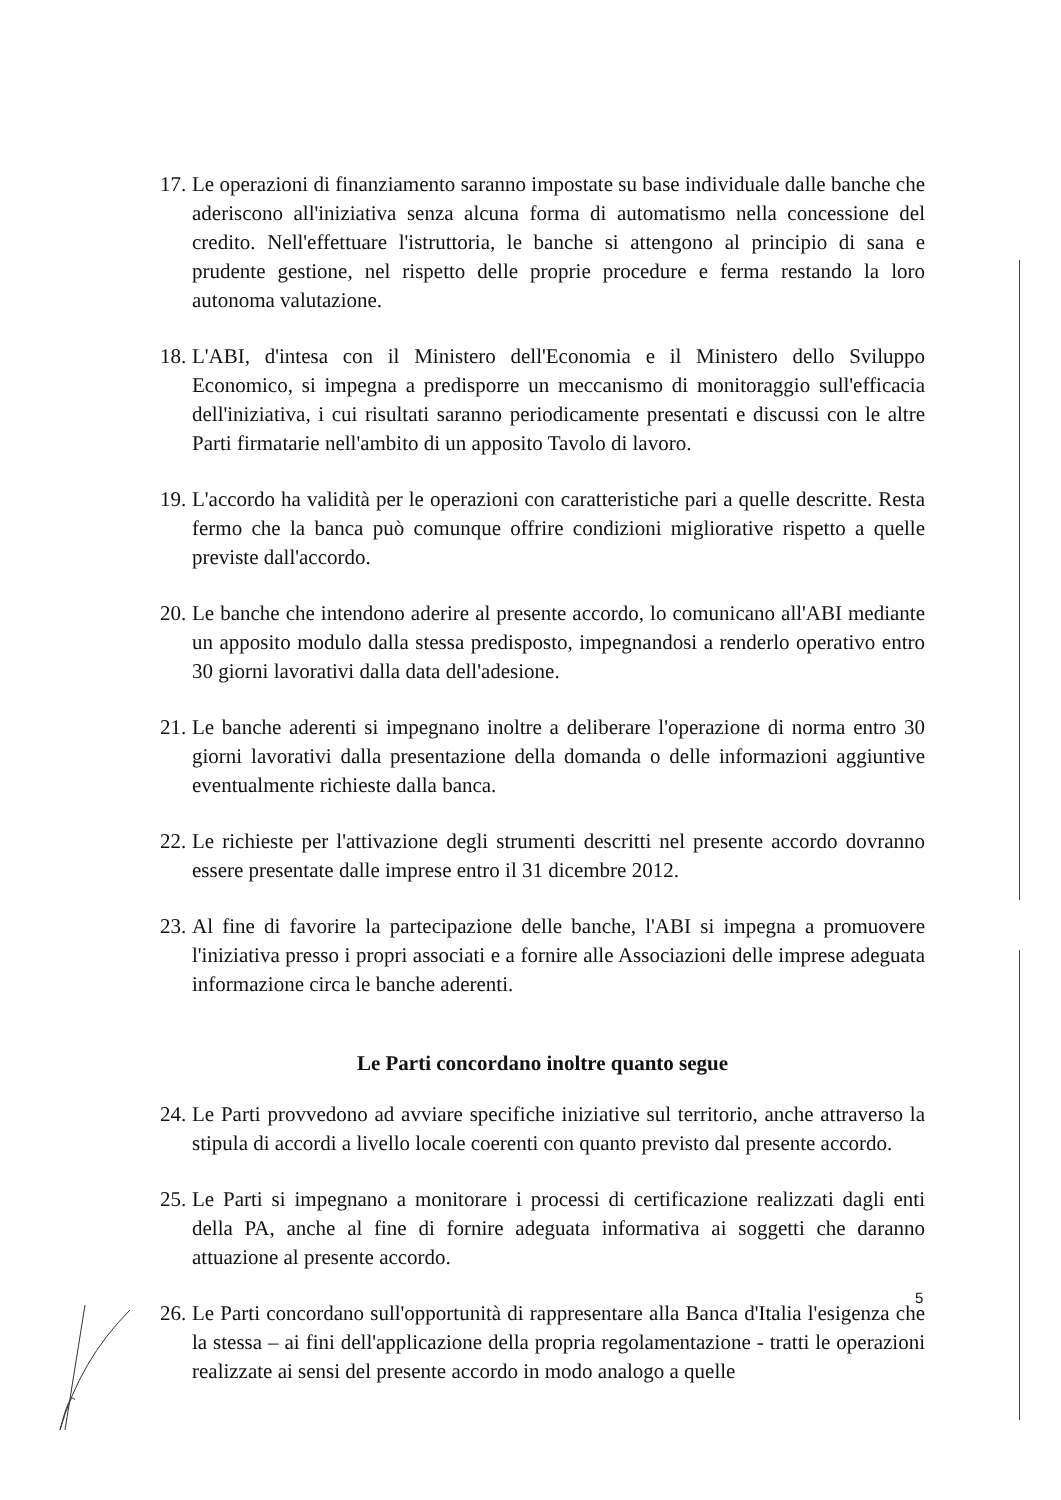17. Le operazioni di finanziamento saranno impostate su base individuale dalle banche che aderiscono all'iniziativa senza alcuna forma di automatismo nella concessione del credito. Nell'effettuare l'istruttoria, le banche si attengono al principio di sana e prudente gestione, nel rispetto delle proprie procedure e ferma restando la loro autonoma valutazione.
18. L'ABI, d'intesa con il Ministero dell'Economia e il Ministero dello Sviluppo Economico, si impegna a predisporre un meccanismo di monitoraggio sull'efficacia dell'iniziativa, i cui risultati saranno periodicamente presentati e discussi con le altre Parti firmatarie nell'ambito di un apposito Tavolo di lavoro.
19. L'accordo ha validità per le operazioni con caratteristiche pari a quelle descritte. Resta fermo che la banca può comunque offrire condizioni migliorative rispetto a quelle previste dall'accordo.
20. Le banche che intendono aderire al presente accordo, lo comunicano all'ABI mediante un apposito modulo dalla stessa predisposto, impegnandosi a renderlo operativo entro 30 giorni lavorativi dalla data dell'adesione.
21. Le banche aderenti si impegnano inoltre a deliberare l'operazione di norma entro 30 giorni lavorativi dalla presentazione della domanda o delle informazioni aggiuntive eventualmente richieste dalla banca.
22. Le richieste per l'attivazione degli strumenti descritti nel presente accordo dovranno essere presentate dalle imprese entro il 31 dicembre 2012.
23. Al fine di favorire la partecipazione delle banche, l'ABI si impegna a promuovere l'iniziativa presso i propri associati e a fornire alle Associazioni delle imprese adeguata informazione circa le banche aderenti.
Le Parti concordano inoltre quanto segue
24. Le Parti provvedono ad avviare specifiche iniziative sul territorio, anche attraverso la stipula di accordi a livello locale coerenti con quanto previsto dal presente accordo.
25. Le Parti si impegnano a monitorare i processi di certificazione realizzati dagli enti della PA, anche al fine di fornire adeguata informativa ai soggetti che daranno attuazione al presente accordo.
26. Le Parti concordano sull'opportunità di rappresentare alla Banca d'Italia l'esigenza che la stessa – ai fini dell'applicazione della propria regolamentazione - tratti le operazioni realizzate ai sensi del presente accordo in modo analogo a quelle
5